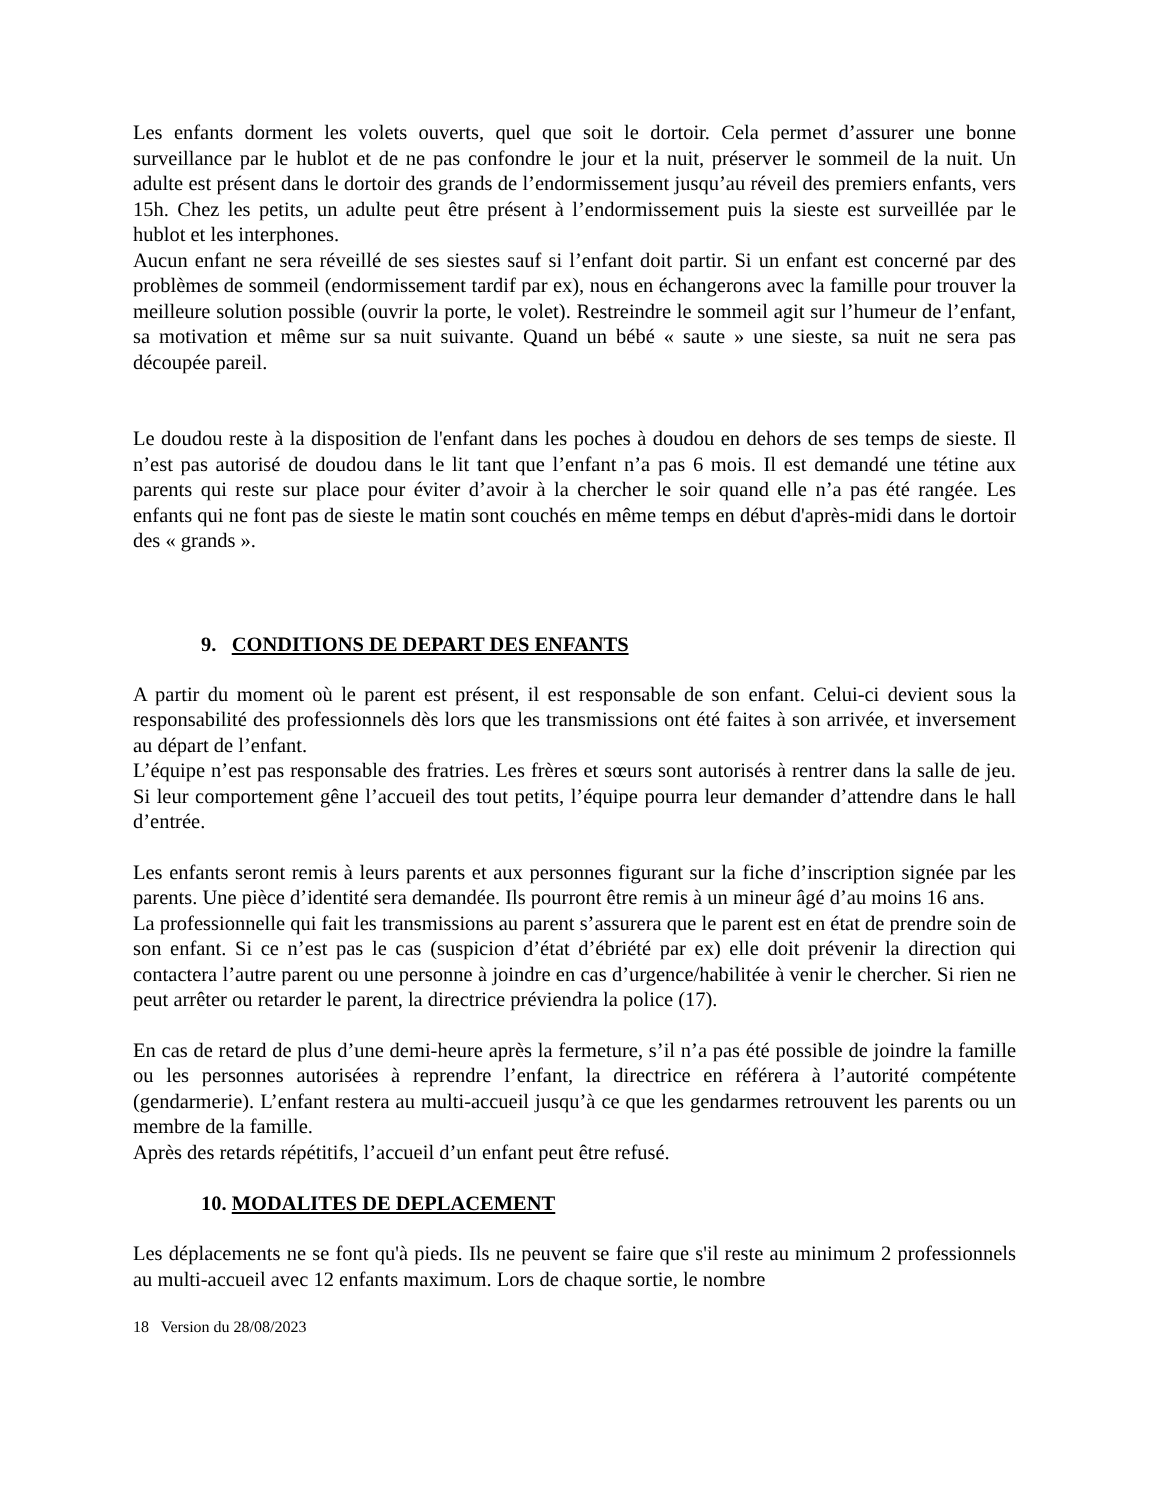Les enfants dorment les volets ouverts, quel que soit le dortoir. Cela permet d’assurer une bonne surveillance par le hublot et de ne pas confondre le jour et la nuit, préserver le sommeil de la nuit. Un adulte est présent dans le dortoir des grands de l’endormissement jusqu’au réveil des premiers enfants, vers 15h. Chez les petits, un adulte peut être présent à l’endormissement puis la sieste est surveillée par le hublot et les interphones.
Aucun enfant ne sera réveillé de ses siestes sauf si l’enfant doit partir. Si un enfant est concerné par des problèmes de sommeil (endormissement tardif par ex), nous en échangerons avec la famille pour trouver la meilleure solution possible (ouvrir la porte, le volet). Restreindre le sommeil agit sur l’humeur de l’enfant, sa motivation et même sur sa nuit suivante. Quand un bébé « saute » une sieste, sa nuit ne sera pas découpée pareil.
Le doudou reste à la disposition de l'enfant dans les poches à doudou en dehors de ses temps de sieste. Il n’est pas autorisé de doudou dans le lit tant que l’enfant n’a pas 6 mois. Il est demandé une tétine aux parents qui reste sur place pour éviter d’avoir à la chercher le soir quand elle n’a pas été rangée. Les enfants qui ne font pas de sieste le matin sont couchés en même temps en début d'après-midi dans le dortoir des « grands ».
9. CONDITIONS DE DEPART DES ENFANTS
A partir du moment où le parent est présent, il est responsable de son enfant. Celui-ci devient sous la responsabilité des professionnels dès lors que les transmissions ont été faites à son arrivée, et inversement au départ de l’enfant.
L’équipe n’est pas responsable des fratries. Les frères et sœurs sont autorisés à rentrer dans la salle de jeu. Si leur comportement gêne l’accueil des tout petits, l’équipe pourra leur demander d’attendre dans le hall d’entrée.
Les enfants seront remis à leurs parents et aux personnes figurant sur la fiche d’inscription signée par les parents. Une pièce d’identité sera demandée. Ils pourront être remis à un mineur âgé d’au moins 16 ans.
La professionnelle qui fait les transmissions au parent s’assurera que le parent est en état de prendre soin de son enfant. Si ce n’est pas le cas (suspicion d’état d’ébriété par ex) elle doit prévenir la direction qui contactera l’autre parent ou une personne à joindre en cas d’urgence/habilitée à venir le chercher. Si rien ne peut arrêter ou retarder le parent, la directrice préviendra la police (17).
En cas de retard de plus d’une demi-heure après la fermeture, s’il n’a pas été possible de joindre la famille ou les personnes autorisées à reprendre l’enfant, la directrice en référera à l’autorité compétente (gendarmerie). L’enfant restera au multi-accueil jusqu’à ce que les gendarmes retrouvent les parents ou un membre de la famille.
Après des retards répétitifs, l’accueil d’un enfant peut être refusé.
10. MODALITES DE DEPLACEMENT
Les déplacements ne se font qu'à pieds. Ils ne peuvent se faire que s'il reste au minimum 2 professionnels au multi-accueil avec 12 enfants maximum. Lors de chaque sortie, le nombre
18 Version du 28/08/2023